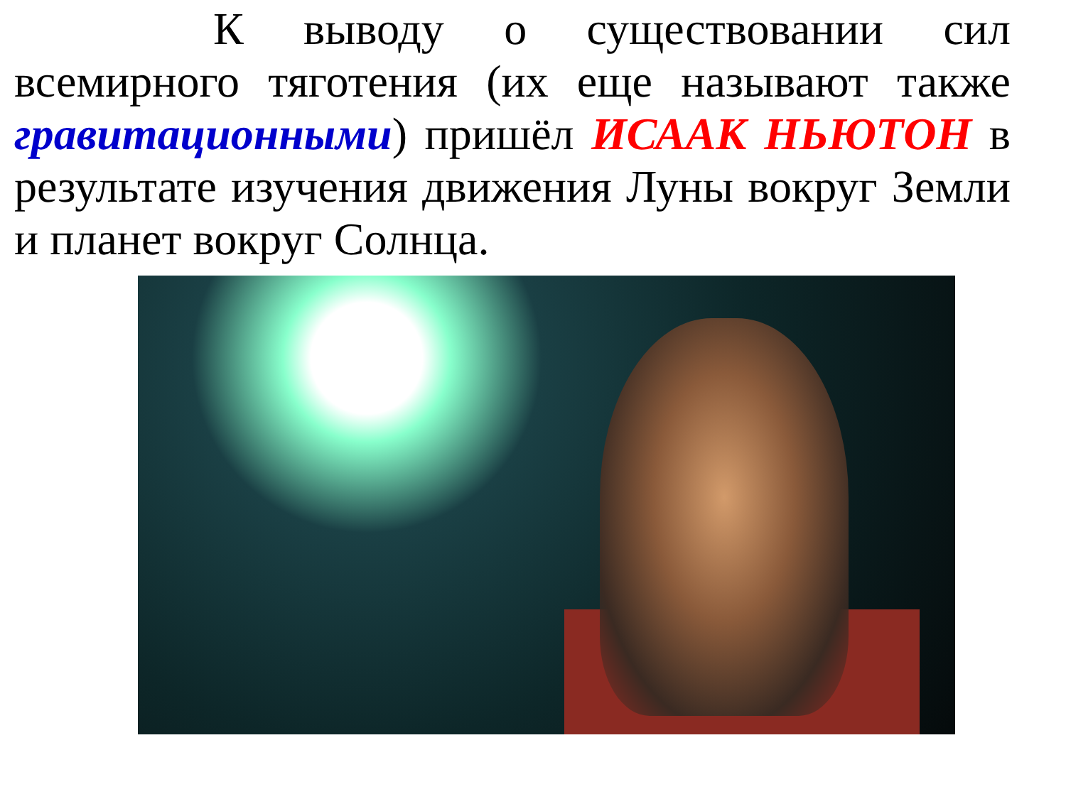К выводу о существовании сил всемирного тяготения (их еще называют также гравитационными) пришёл ИСААК НЬЮТОН в результате изучения движения Луны вокруг Земли и планет вокруг Солнца.